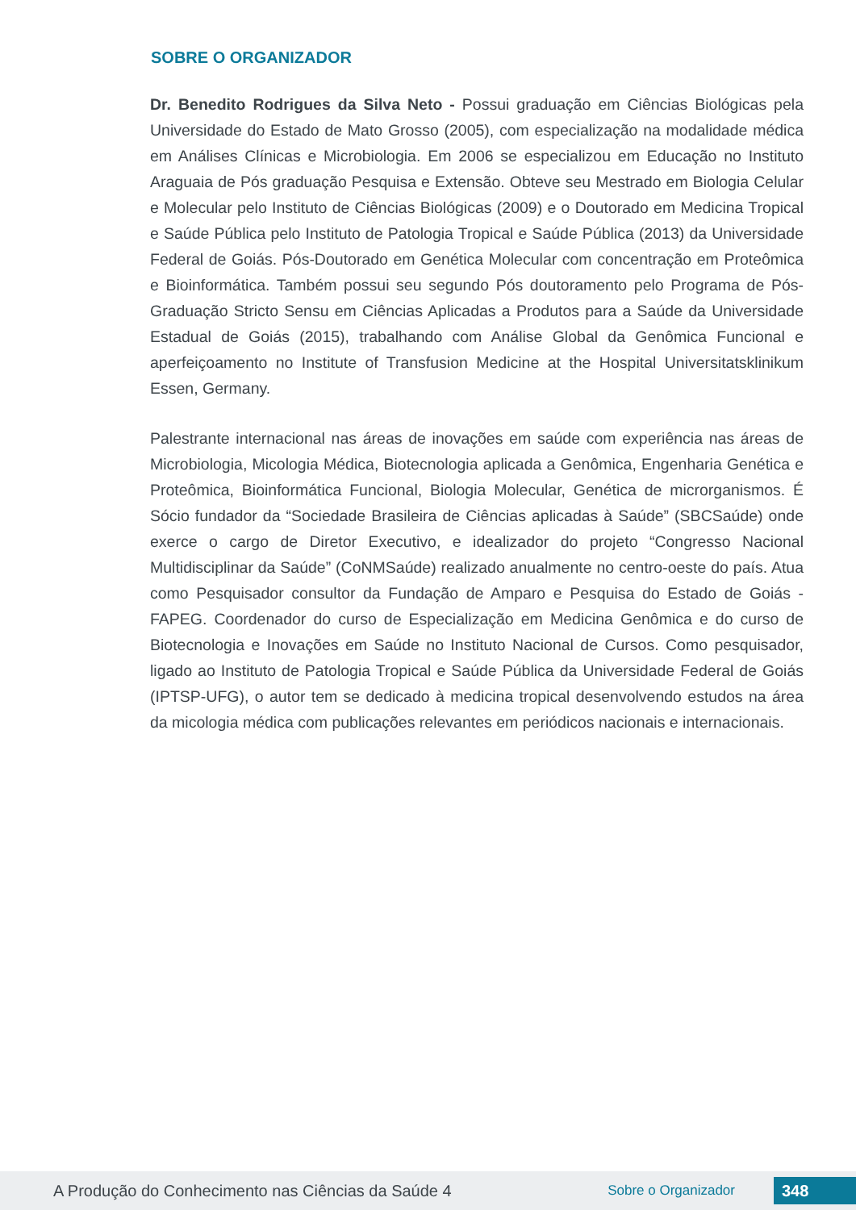SOBRE O ORGANIZADOR
Dr. Benedito Rodrigues da Silva Neto - Possui graduação em Ciências Biológicas pela Universidade do Estado de Mato Grosso (2005), com especialização na modalidade médica em Análises Clínicas e Microbiologia. Em 2006 se especializou em Educação no Instituto Araguaia de Pós graduação Pesquisa e Extensão. Obteve seu Mestrado em Biologia Celular e Molecular pelo Instituto de Ciências Biológicas (2009) e o Doutorado em Medicina Tropical e Saúde Pública pelo Instituto de Patologia Tropical e Saúde Pública (2013) da Universidade Federal de Goiás. Pós-Doutorado em Genética Molecular com concentração em Proteômica e Bioinformática. Também possui seu segundo Pós doutoramento pelo Programa de Pós-Graduação Stricto Sensu em Ciências Aplicadas a Produtos para a Saúde da Universidade Estadual de Goiás (2015), trabalhando com Análise Global da Genômica Funcional e aperfeiçoamento no Institute of Transfusion Medicine at the Hospital Universitatsklinikum Essen, Germany.
Palestrante internacional nas áreas de inovações em saúde com experiência nas áreas de Microbiologia, Micologia Médica, Biotecnologia aplicada a Genômica, Engenharia Genética e Proteômica, Bioinformática Funcional, Biologia Molecular, Genética de microrganismos. É Sócio fundador da “Sociedade Brasileira de Ciências aplicadas à Saúde” (SBCSaúde) onde exerce o cargo de Diretor Executivo, e idealizador do projeto “Congresso Nacional Multidisciplinar da Saúde” (CoNMSaúde) realizado anualmente no centro-oeste do país. Atua como Pesquisador consultor da Fundação de Amparo e Pesquisa do Estado de Goiás - FAPEG. Coordenador do curso de Especialização em Medicina Genômica e do curso de Biotecnologia e Inovações em Saúde no Instituto Nacional de Cursos. Como pesquisador, ligado ao Instituto de Patologia Tropical e Saúde Pública da Universidade Federal de Goiás (IPTSP-UFG), o autor tem se dedicado à medicina tropical desenvolvendo estudos na área da micologia médica com publicações relevantes em periódicos nacionais e internacionais.
A Produção do Conhecimento nas Ciências da Saúde 4 Sobre o Organizador 348